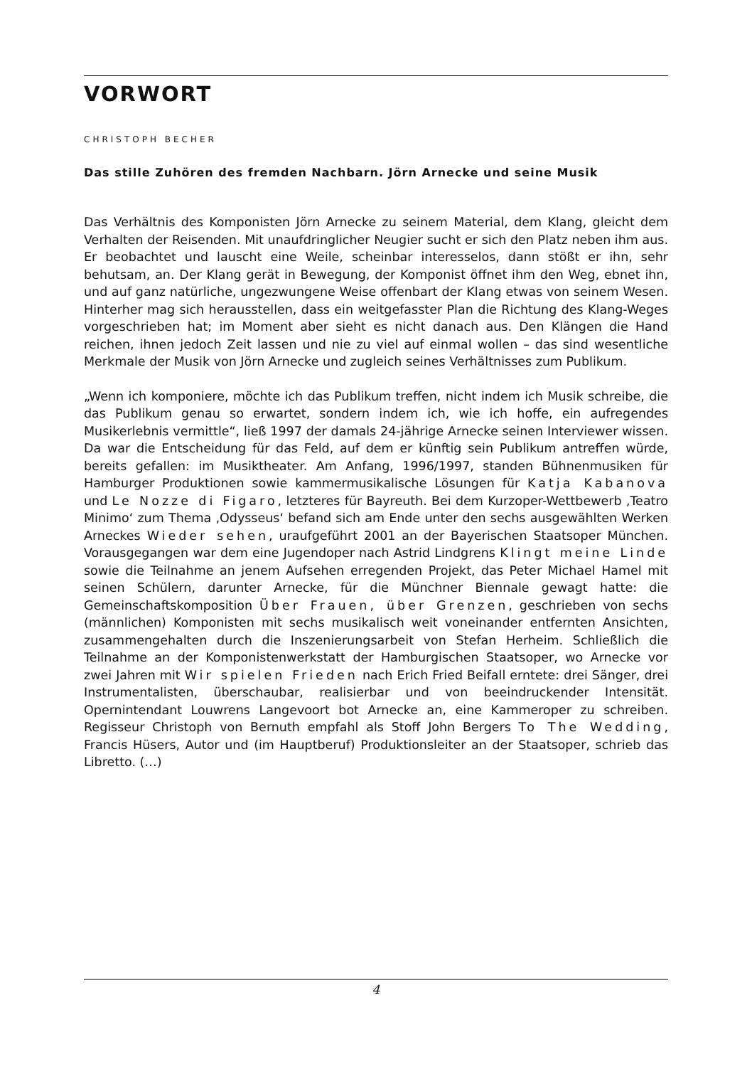VORWORT
CHRISTOPH BECHER
Das stille Zuhören des fremden Nachbarn. Jörn Arnecke und seine Musik
Das Verhältnis des Komponisten Jörn Arnecke zu seinem Material, dem Klang, gleicht dem Verhalten der Reisenden. Mit unaufdringlicher Neugier sucht er sich den Platz neben ihm aus. Er beobachtet und lauscht eine Weile, scheinbar interesselos, dann stößt er ihn, sehr behutsam, an. Der Klang gerät in Bewegung, der Komponist öffnet ihm den Weg, ebnet ihn, und auf ganz natürliche, ungezwungene Weise offenbart der Klang etwas von seinem Wesen. Hinterher mag sich herausstellen, dass ein weitgefasster Plan die Richtung des Klang-Weges vorgeschrieben hat; im Moment aber sieht es nicht danach aus. Den Klängen die Hand reichen, ihnen jedoch Zeit lassen und nie zu viel auf einmal wollen – das sind wesentliche Merkmale der Musik von Jörn Arnecke und zugleich seines Verhältnisses zum Publikum.
„Wenn ich komponiere, möchte ich das Publikum treffen, nicht indem ich Musik schreibe, die das Publikum genau so erwartet, sondern indem ich, wie ich hoffe, ein aufregendes Musikerlebnis vermittle“, ließ 1997 der damals 24-jährige Arnecke seinen Interviewer wissen. Da war die Entscheidung für das Feld, auf dem er künftig sein Publikum antreffen würde, bereits gefallen: im Musiktheater. Am Anfang, 1996/1997, standen Bühnenmusiken für Hamburger Produktionen sowie kammermusikalische Lösungen für Katja Kabanova und Le Nozze di Figaro, letzteres für Bayreuth. Bei dem Kurzoper-Wettbewerb ‚Teatro Minimo‘ zum Thema ‚Odysseus‘ befand sich am Ende unter den sechs ausgewählten Werken Arneckes Wieder sehen, uraufgeführt 2001 an der Bayerischen Staatsoper München. Vorausgegangen war dem eine Jugendoper nach Astrid Lindgrens Klingt meine Linde sowie die Teilnahme an jenem Aufsehen erregenden Projekt, das Peter Michael Hamel mit seinen Schülern, darunter Arnecke, für die Münchner Biennale gewagt hatte: die Gemeinschaftskomposition Über Frauen, über Grenzen, geschrieben von sechs (männlichen) Komponisten mit sechs musikalisch weit voneinander entfernten Ansichten, zusammengehalten durch die Inszenierungsarbeit von Stefan Herheim. Schließlich die Teilnahme an der Komponistenwerkstatt der Hamburgischen Staatsoper, wo Arnecke vor zwei Jahren mit Wir spielen Frieden nach Erich Fried Beifall erntete: drei Sänger, drei Instrumentalisten, überschaubar, realisierbar und von beeindruckender Intensität. Opernintendant Louwrens Langevoort bot Arnecke an, eine Kammeroper zu schreiben. Regisseur Christoph von Bernuth empfahl als Stoff John Bergers To The Wedding, Francis Hüsers, Autor und (im Hauptberuf) Produktionsleiter an der Staatsoper, schrieb das Libretto. (…)
4